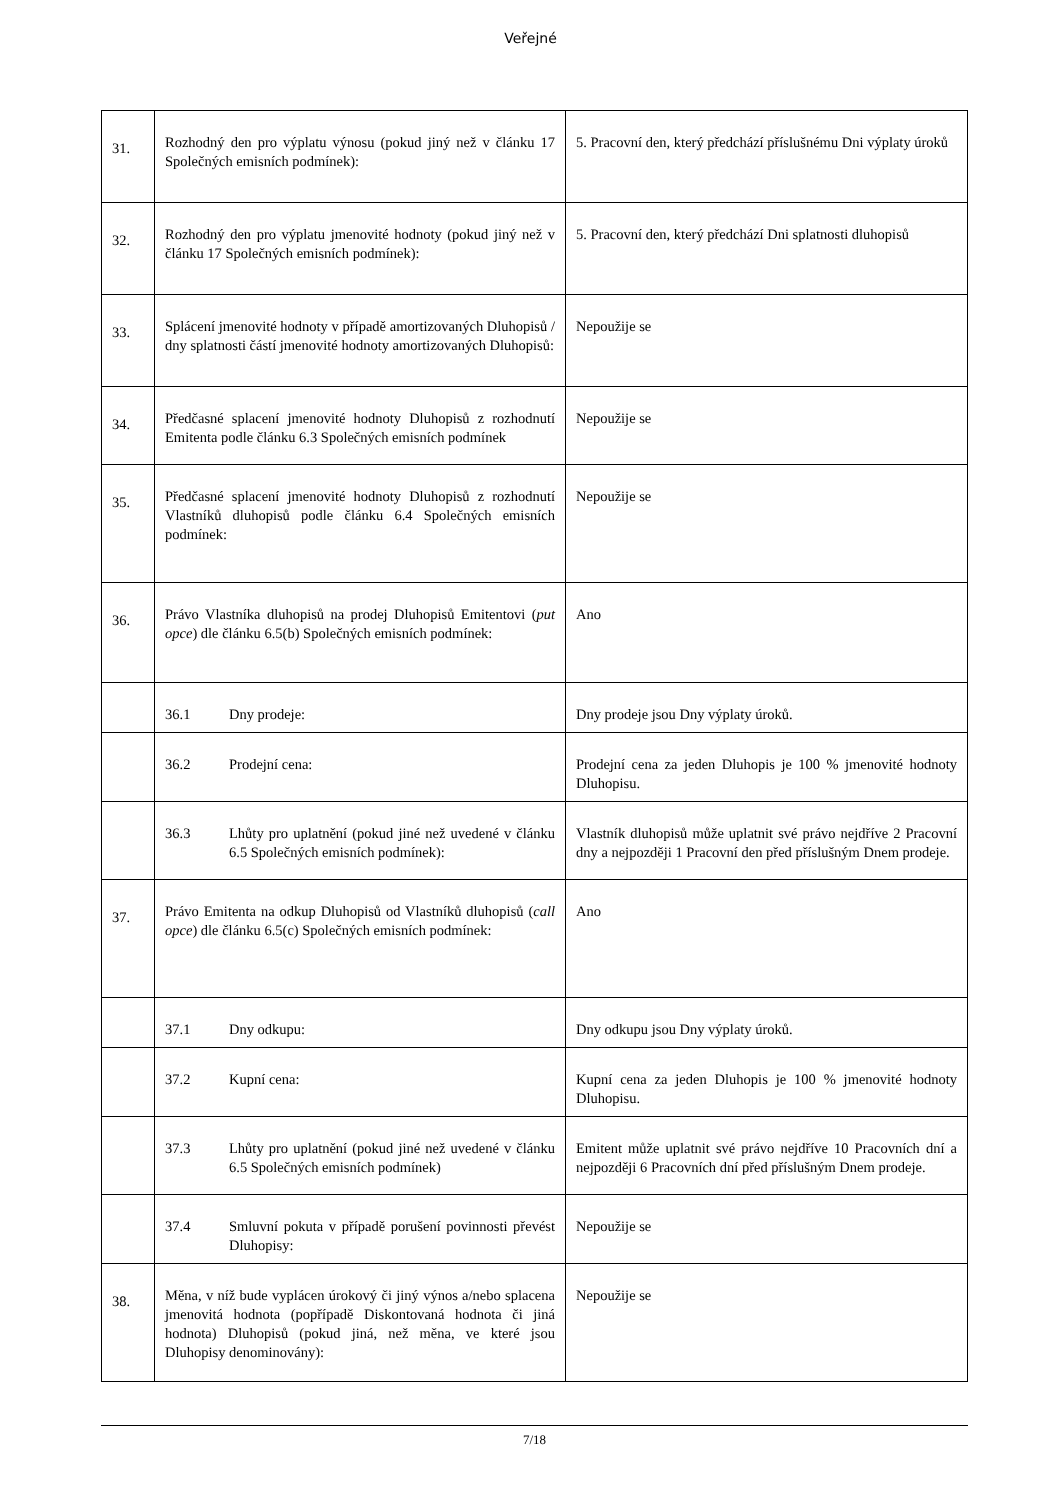Veřejné
| 31. | Rozhodný den pro výplatu výnosu (pokud jiný než v článku 17 Společných emisních podmínek): | 5. Pracovní den, který předchází příslušnému Dni výplaty úroků |
| 32. | Rozhodný den pro výplatu jmenovité hodnoty (pokud jiný než v článku 17 Společných emisních podmínek): | 5. Pracovní den, který předchází Dni splatnosti dluhopisů |
| 33. | Splácení jmenovité hodnoty v případě amortizovaných Dluhopisů / dny splatnosti částí jmenovité hodnoty amortizovaných Dluhopisů: | Nepoužije se |
| 34. | Předčasné splacení jmenovité hodnoty Dluhopisů z rozhodnutí Emitenta podle článku 6.3 Společných emisních podmínek | Nepoužije se |
| 35. | Předčasné splacení jmenovité hodnoty Dluhopisů z rozhodnutí Vlastníků dluhopisů podle článku 6.4 Společných emisních podmínek: | Nepoužije se |
| 36. | Právo Vlastníka dluhopisů na prodej Dluhopisů Emitentovi ( put opce ) dle článku 6.5(b) Společných emisních podmínek: | Ano |
| | 36.1 Dny prodeje: | Dny prodeje jsou Dny výplaty úroků. |
| | 36.2 Prodejní cena: | Prodejní cena za jeden Dluhopis je 100 % jmenovité hodnoty Dluhopisu. |
| | 36.3 Lhůty pro uplatnění (pokud jiné než uvedené v článku 6.5 Společných emisních podmínek): | Vlastník dluhopisů může uplatnit své právo nejdříve 2 Pracovní dny a nejpozději 1 Pracovní den před příslušným Dnem prodeje. |
| 37. | Právo Emitenta na odkup Dluhopisů od Vlastníků dluhopisů ( call opce ) dle článku 6.5(c) Společných emisních podmínek: | Ano |
| | 37.1 Dny odkupu: | Dny odkupu jsou Dny výplaty úroků. |
| | 37.2 Kupní cena: | Kupní cena za jeden Dluhopis je 100 % jmenovité hodnoty Dluhopisu. |
| | 37.3 Lhůty pro uplatnění (pokud jiné než uvedené v článku 6.5 Společných emisních podmínek) | Emitent může uplatnit své právo nejdříve 10 Pracovních dní a nejpozději 6 Pracovních dní před příslušným Dnem prodeje. |
| | 37.4 Smluvní pokuta v případě porušení povinnosti převést Dluhopisy: | Nepoužije se |
| 38. | Měna, v níž bude vyplácen úrokový či jiný výnos a/nebo splacena jmenovitá hodnota (popřípadě Diskontovaná hodnota či jiná hodnota) Dluhopisů (pokud jiná, než měna, ve které jsou Dluhopisy denominovány): | Nepoužije se |
7/18